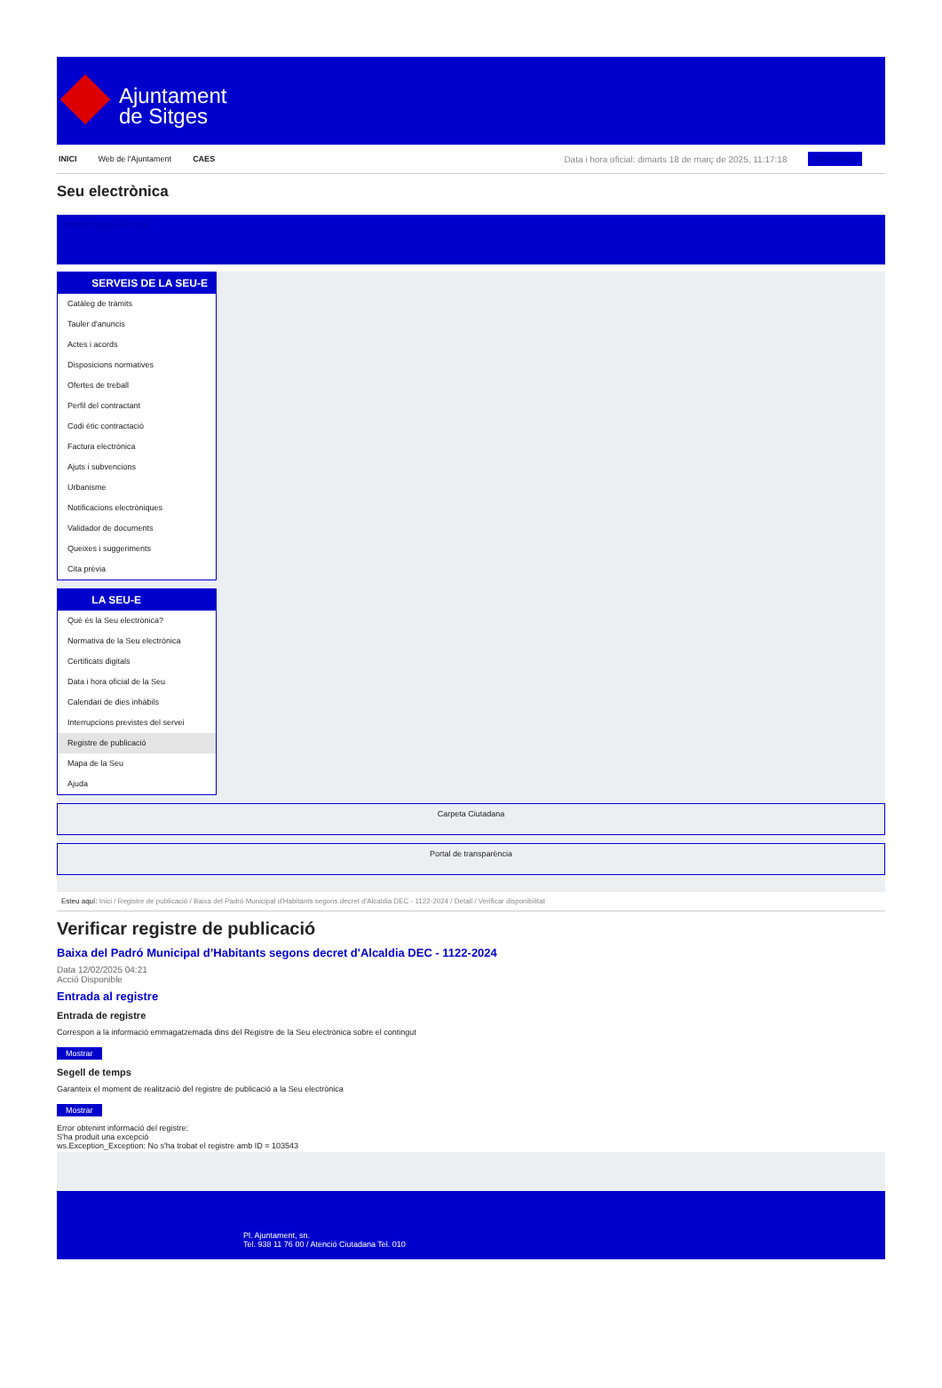Ajuntament
de Sitges
INICI Web de l'Ajuntament CAES Data i hora oficial: dimarts 18 de març de 2025, 11:17:18 Sincronitza
Seu electrònica
Obtenir còpia autèntica
SERVEIS DE LA SEU-E
Catàleg de tràmits
Tauler d'anuncis
Actes i acords
Disposicions normatives
Ofertes de treball
Perfil del contractant
Codi ètic contractació
Factura electrònica
Ajuts i subvencions
Urbanisme
Notificacions electròniques
Validador de documents
Queixes i suggeriments
Cita prèvia
LA SEU-E
Què és la Seu electrònica?
Normativa de la Seu electrònica
Certificats digitals
Data i hora oficial de la Seu
Calendari de dies inhàbils
Interrupcions previstes del servei
Registre de publicació
Mapa de la Seu
Ajuda
Carpeta Ciutadana
Portal de transparència
Esteu aquí: Inici / Registre de publicació / Baixa del Padró Municipal d'Habitants segons decret d'Alcaldia DEC - 1122-2024 / Detall / Verificar disponibilitat
Verificar registre de publicació
Baixa del Padró Municipal d’Habitants segons decret d'Alcaldia DEC - 1122-2024
Data 12/02/2025 04:21
Acció Disponible
Entrada al registre
Entrada de registre
Correspon a la informació emmagatzemada dins del Registre de la Seu electrònica sobre el contingut
Mostrar
Segell de temps
Garanteix el moment de realització del registre de publicació a la Seu electrònica
Mostrar
Error obtenint informació del registre:
S'ha produit una excepció
ws.Exception_Exception: No s'ha trobat el registre amb ID = 103543
Pl. Ajuntament, sn.
Tel. 938 11 76 00 / Atenció Ciutadana Tel. 010